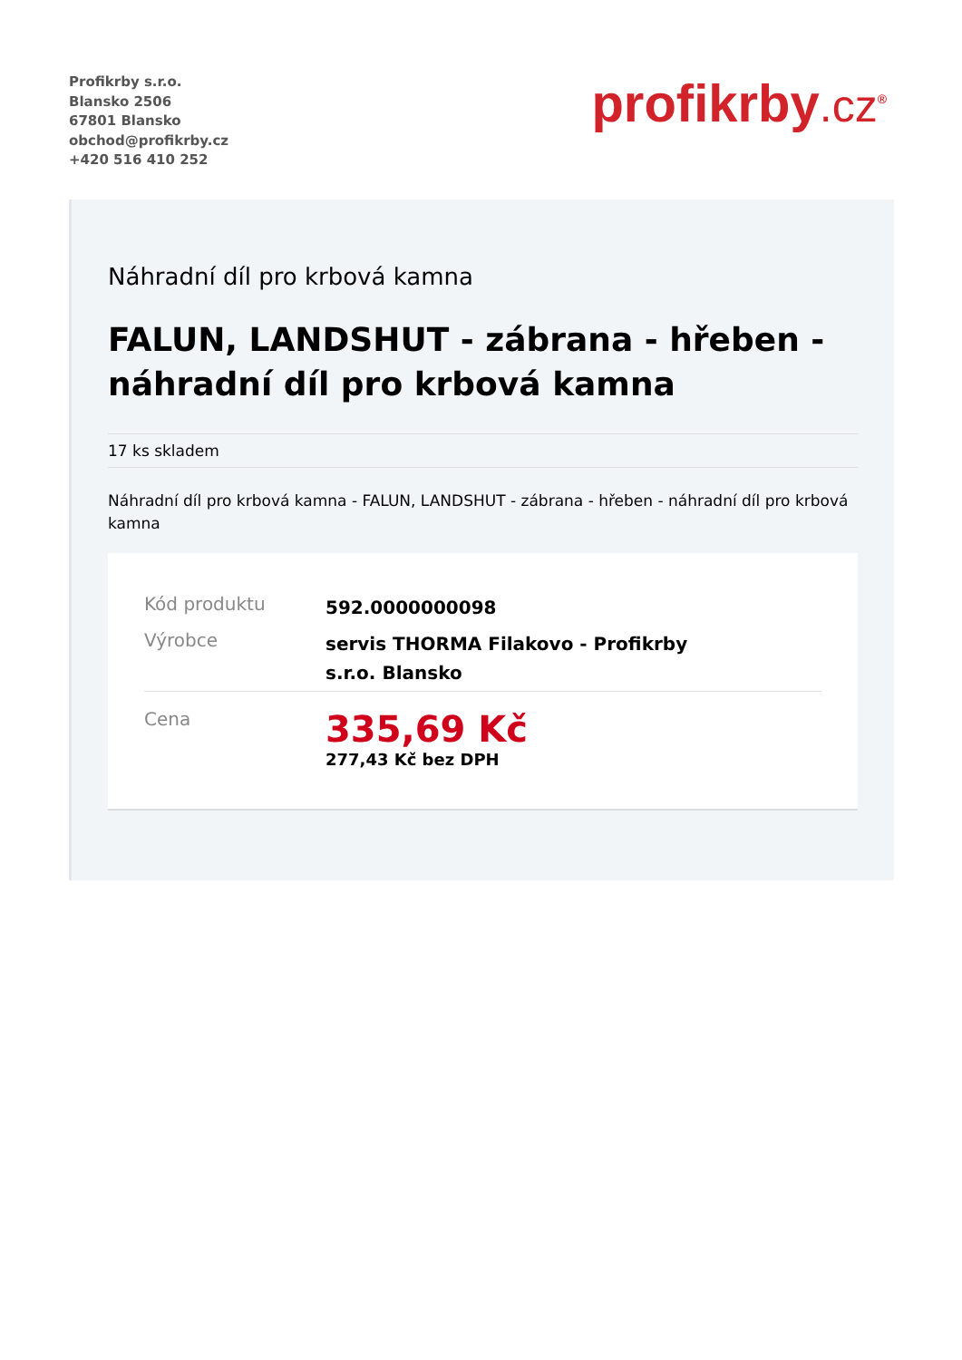Profikrby s.r.o.
Blansko 2506
67801 Blansko
obchod@profikrby.cz
+420 516 410 252
profikrby.cz<sup>®</sup>
Náhradní díl pro krbová kamna
FALUN, LANDSHUT - zábrana - hřeben - náhradní díl pro krbová kamna
17 ks skladem
Náhradní díl pro krbová kamna - FALUN, LANDSHUT - zábrana - hřeben - náhradní díl pro krbová kamna
| Kód produktu | 592.0000000098 |
| Výrobce | servis THORMA Filakovo - Profikrby s.r.o. Blansko |
| Cena | 335,69 Kč 277,43 Kč bez DPH |